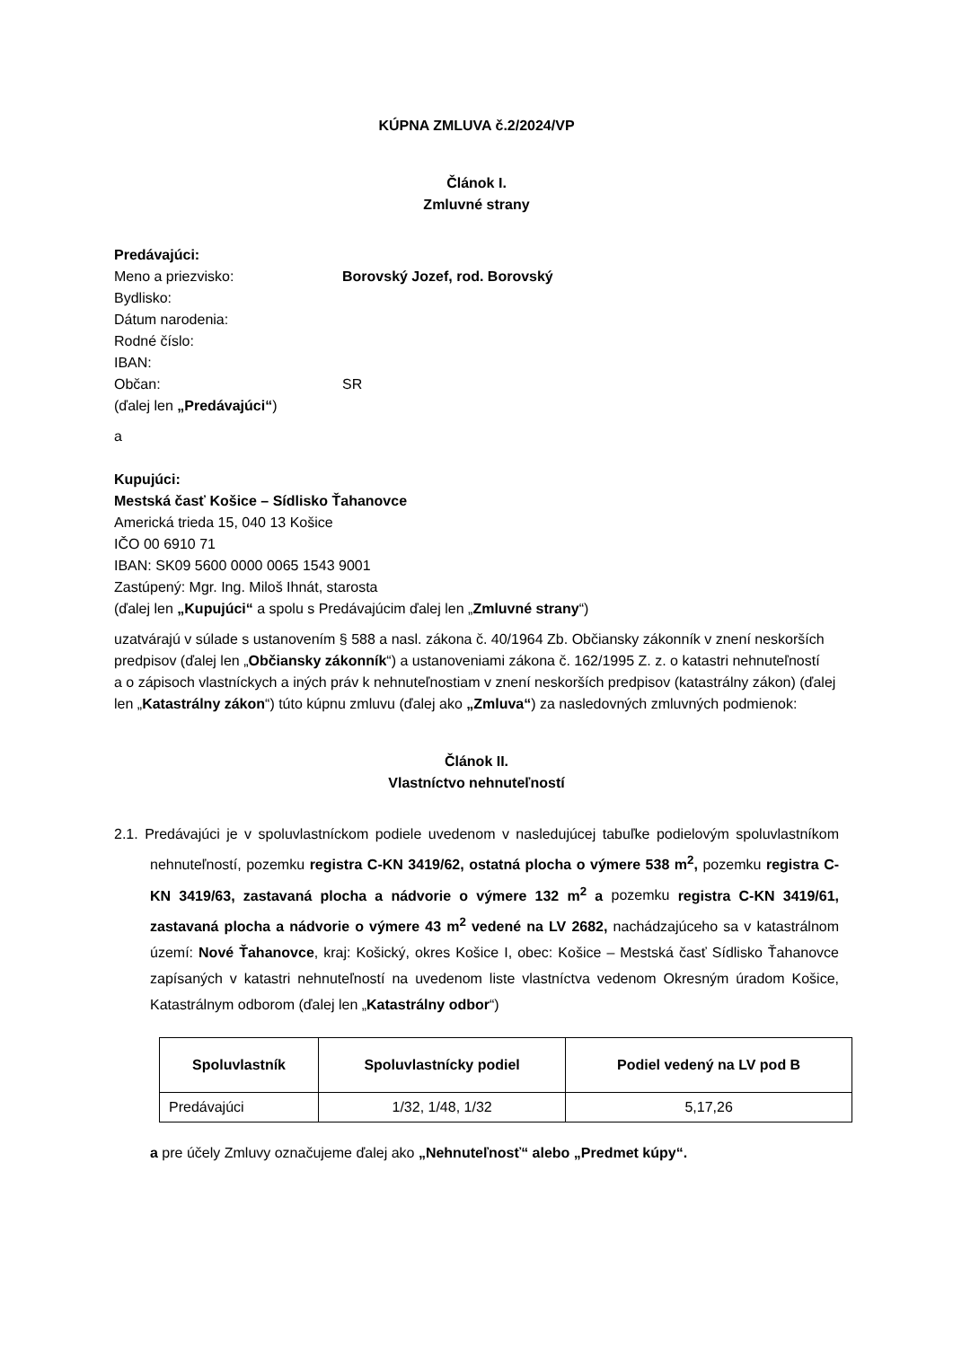KÚPNA ZMLUVA č.2/2024/VP
Článok I.
Zmluvné strany
Predávajúci:
Meno a priezvisko: Borovský Jozef, rod. Borovský
Bydlisko:
Dátum narodenia:
Rodné číslo:
IBAN:
Občan: SR
(ďalej len „Predávajúci“)
a
Kupujúci:
Mestská časť Košice – Sídlisko Ťahanovce
Americká trieda 15, 040 13 Košice
IČO 00 6910 71
IBAN: SK09 5600 0000 0065 1543 9001
Zastúpený: Mgr. Ing. Miloš Ihnát, starosta
(ďalej len „Kupujúci“ a spolu s Predávajúcim ďalej len „Zmluvné strany“)
uzatvárajú v súlade s ustanovením § 588 a nasl. zákona č. 40/1964 Zb. Občiansky zákonník v znení neskorších predpisov (ďalej len „Občiansky zákonník“) a ustanoveniami zákona č. 162/1995 Z. z. o katastri nehnuteľností
a o zápisoch vlastníckych a iných práv k nehnuteľnostiam v znení neskorších predpisov (katastrálny zákon) (ďalej len „Katastrálny zákon“) túto kúpnu zmluvu (ďalej ako „Zmluva“) za nasledovných zmluvných podmienok:
Článok II.
Vlastníctvo nehnuteľností
2.1. Predávajúci je v spoluvlastníckom podiele uvedenom v nasledujúcej tabuľke podielovým spoluvlastníkom nehnuteľností, pozemku registra C-KN 3419/62, ostatná plocha o výmere 538 m<sup>2</sup>, pozemku registra C-KN 3419/63, zastavaná plocha a nádvorie o výmere 132 m<sup>2</sup> a pozemku registra C-KN 3419/61, zastavaná plocha a nádvorie o výmere 43 m<sup>2</sup> vedené na LV 2682, nachádzajúceho sa v katastrálnom území: Nové Ťahanovce, kraj: Košický, okres Košice I, obec: Košice – Mestská časť Sídlisko Ťahanovce zapísaných v katastri nehnuteľností na uvedenom liste vlastníctva vedenom Okresným úradom Košice, Katastrálnym odborom (ďalej len „Katastrálny odbor“)
| Spoluvlastník | Spoluvlastnícky podiel | Podiel vedený na LV pod B |
| --- | --- | --- |
| Predávajúci | 1/32, 1/48, 1/32 | 5,17,26 |
a pre účely Zmluvy označujeme ďalej ako „Nehnuteľnosť“ alebo „Predmet kúpy“.